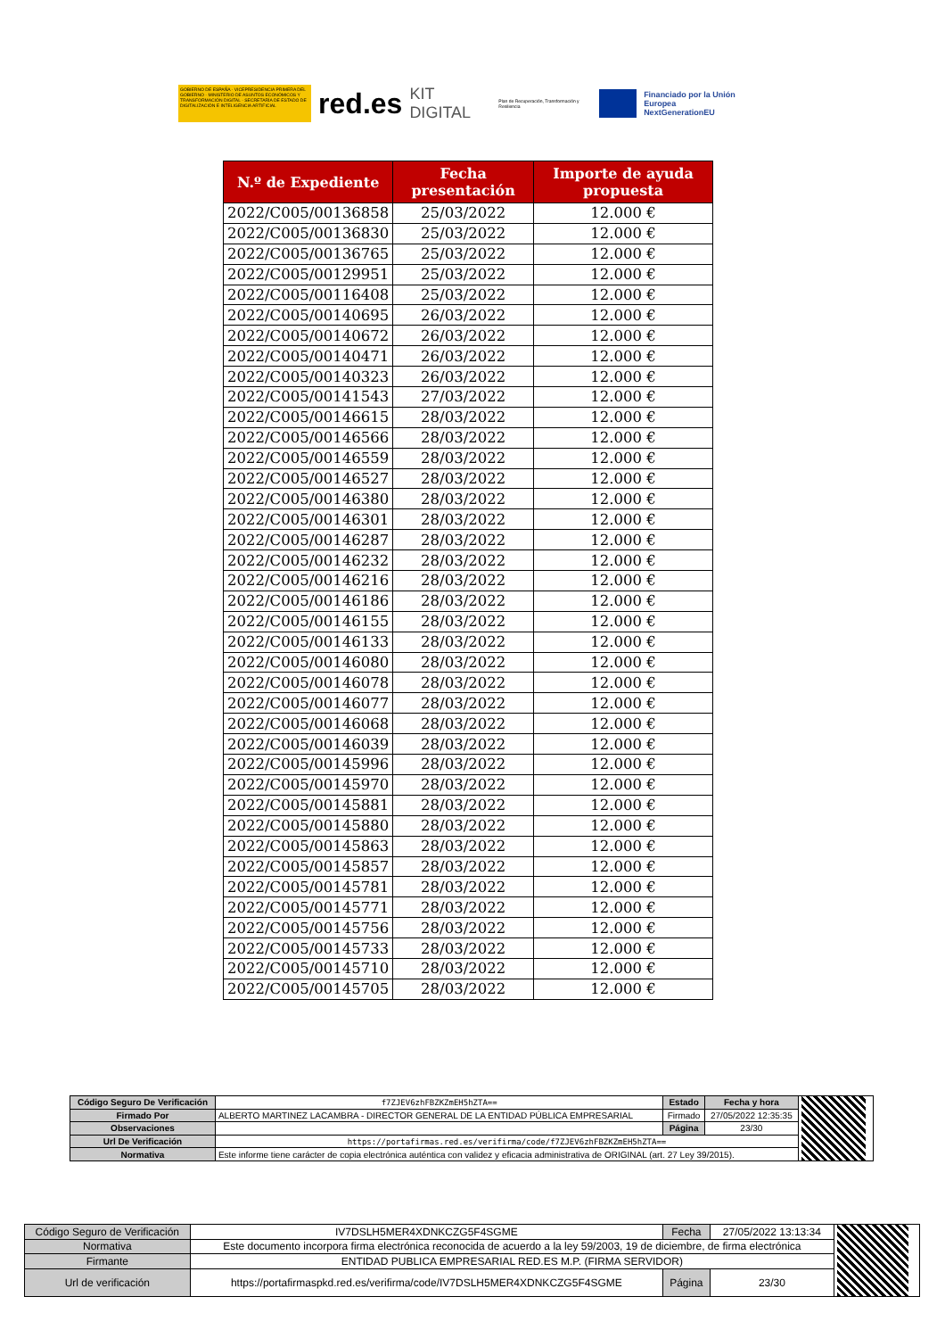GOBIERNO DE ESPAÑA · VICEPRESIDENCIA PRIMERA DEL GOBIERNO · MINISTERIO DE ASUNTOS ECONÓMICOS Y TRANSFORMACIÓN DIGITAL · SECRETARÍA DE ESTADO DE DIGITALIZACIÓN E INTELIGENCIA ARTIFICIAL
red.es KIT DIGITAL Plan de Recuperación, Transformación y Resiliencia
Financiado por la Unión Europea
NextGenerationEU
| N.º de Expediente | Fecha presentación | Importe de ayuda propuesta |
| --- | --- | --- |
| 2022/C005/00136858 | 25/03/2022 | 12.000 € |
| 2022/C005/00136830 | 25/03/2022 | 12.000 € |
| 2022/C005/00136765 | 25/03/2022 | 12.000 € |
| 2022/C005/00129951 | 25/03/2022 | 12.000 € |
| 2022/C005/00116408 | 25/03/2022 | 12.000 € |
| 2022/C005/00140695 | 26/03/2022 | 12.000 € |
| 2022/C005/00140672 | 26/03/2022 | 12.000 € |
| 2022/C005/00140471 | 26/03/2022 | 12.000 € |
| 2022/C005/00140323 | 26/03/2022 | 12.000 € |
| 2022/C005/00141543 | 27/03/2022 | 12.000 € |
| 2022/C005/00146615 | 28/03/2022 | 12.000 € |
| 2022/C005/00146566 | 28/03/2022 | 12.000 € |
| 2022/C005/00146559 | 28/03/2022 | 12.000 € |
| 2022/C005/00146527 | 28/03/2022 | 12.000 € |
| 2022/C005/00146380 | 28/03/2022 | 12.000 € |
| 2022/C005/00146301 | 28/03/2022 | 12.000 € |
| 2022/C005/00146287 | 28/03/2022 | 12.000 € |
| 2022/C005/00146232 | 28/03/2022 | 12.000 € |
| 2022/C005/00146216 | 28/03/2022 | 12.000 € |
| 2022/C005/00146186 | 28/03/2022 | 12.000 € |
| 2022/C005/00146155 | 28/03/2022 | 12.000 € |
| 2022/C005/00146133 | 28/03/2022 | 12.000 € |
| 2022/C005/00146080 | 28/03/2022 | 12.000 € |
| 2022/C005/00146078 | 28/03/2022 | 12.000 € |
| 2022/C005/00146077 | 28/03/2022 | 12.000 € |
| 2022/C005/00146068 | 28/03/2022 | 12.000 € |
| 2022/C005/00146039 | 28/03/2022 | 12.000 € |
| 2022/C005/00145996 | 28/03/2022 | 12.000 € |
| 2022/C005/00145970 | 28/03/2022 | 12.000 € |
| 2022/C005/00145881 | 28/03/2022 | 12.000 € |
| 2022/C005/00145880 | 28/03/2022 | 12.000 € |
| 2022/C005/00145863 | 28/03/2022 | 12.000 € |
| 2022/C005/00145857 | 28/03/2022 | 12.000 € |
| 2022/C005/00145781 | 28/03/2022 | 12.000 € |
| 2022/C005/00145771 | 28/03/2022 | 12.000 € |
| 2022/C005/00145756 | 28/03/2022 | 12.000 € |
| 2022/C005/00145733 | 28/03/2022 | 12.000 € |
| 2022/C005/00145710 | 28/03/2022 | 12.000 € |
| 2022/C005/00145705 | 28/03/2022 | 12.000 € |
| Código Seguro De Verificación | f7ZJEV6zhFBZKZmEH5hZTA== | Estado | Fecha y hora | |
| Firmado Por | ALBERTO MARTINEZ LACAMBRA - DIRECTOR GENERAL DE LA ENTIDAD PÚBLICA EMPRESARIAL | Firmado | 27/05/2022 12:35:35 | |
| Observaciones | | Página | 23/30 | |
| Url De Verificación | https://portafirmas.red.es/verifirma/code/f7ZJEV6zhFBZKZmEH5hZTA== | | | |
| Normativa | Este informe tiene carácter de copia electrónica auténtica con validez y eficacia administrativa de ORIGINAL (art. 27 Ley 39/2015). | | | |
| Código Seguro de Verificación | IV7DSLH5MER4XDNKCZG5F4SGME | Fecha | 27/05/2022 13:13:34 | |
| Normativa | Este documento incorpora firma electrónica reconocida de acuerdo a la ley 59/2003, 19 de diciembre, de firma electrónica | | | |
| Firmante | ENTIDAD PUBLICA EMPRESARIAL RED.ES M.P. (FIRMA SERVIDOR) | | | |
| Url de verificación | https://portafirmaspkd.red.es/verifirma/code/IV7DSLH5MER4XDNKCZG5F4SGME | Página | 23/30 | |